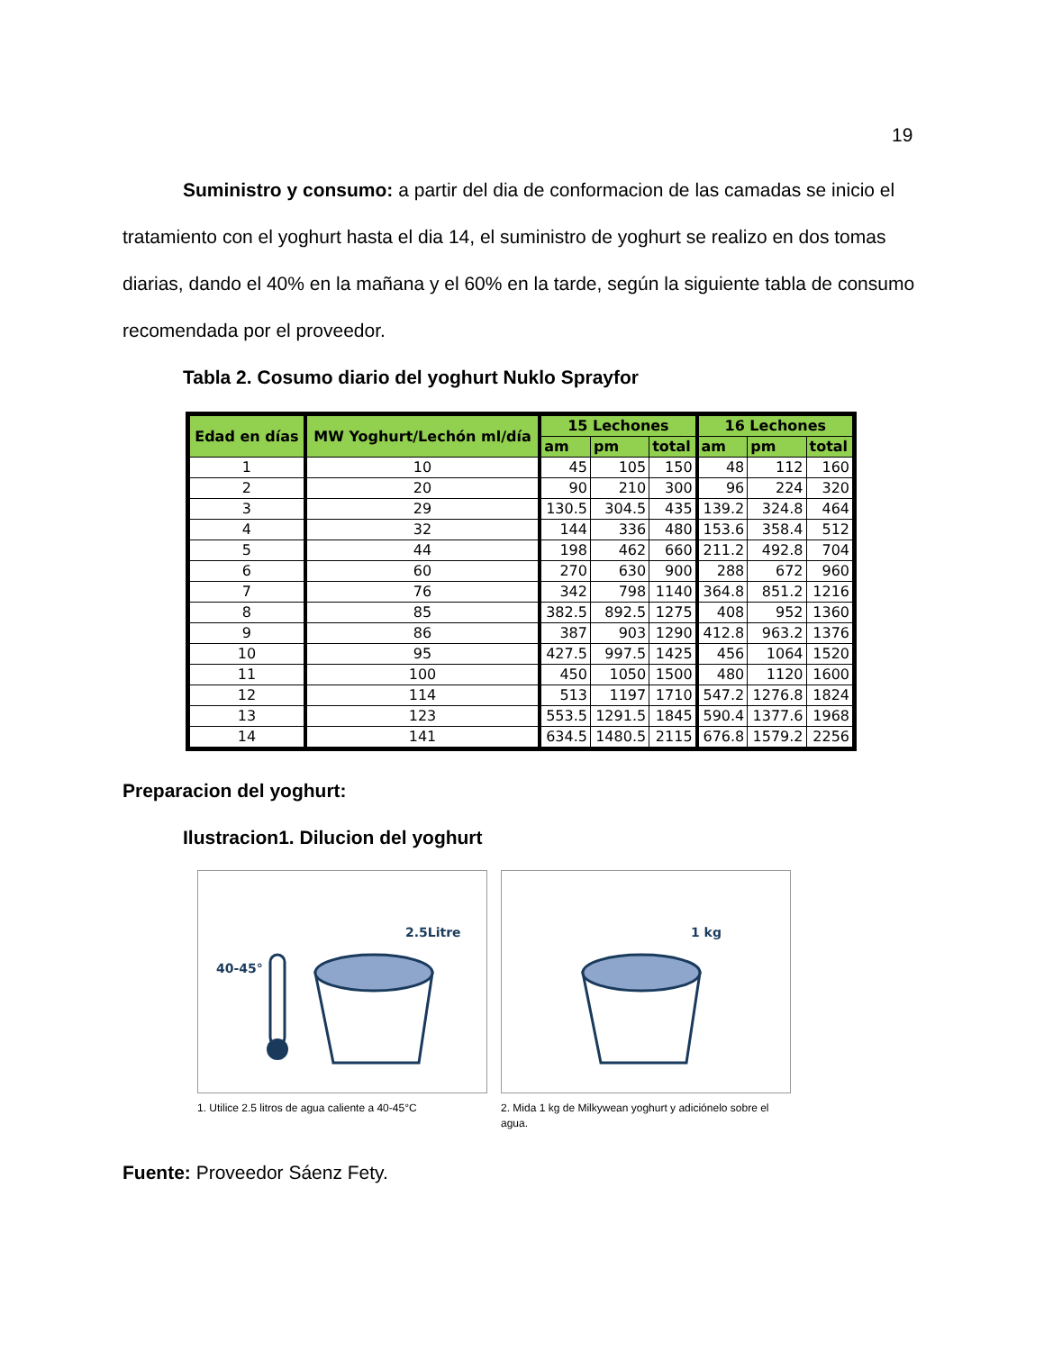19
Suministro y consumo: a partir del dia de conformacion de las camadas se inicio el tratamiento con el yoghurt hasta el dia 14, el suministro de yoghurt se realizo en dos tomas diarias, dando el 40% en la mañana y el 60% en la tarde, según la siguiente tabla de consumo recomendada por el proveedor.
Tabla 2. Cosumo diario del yoghurt Nuklo Sprayfor
| Edad en días | MW Yoghurt/Lechón ml/día | 15 Lechones | | | 16 Lechones | | |
| --- | --- | --- | --- | --- | --- | --- | --- |
| | | am | pm | total | am | pm | total |
| 1 | 10 | 45 | 105 | 150 | 48 | 112 | 160 |
| 2 | 20 | 90 | 210 | 300 | 96 | 224 | 320 |
| 3 | 29 | 130.5 | 304.5 | 435 | 139.2 | 324.8 | 464 |
| 4 | 32 | 144 | 336 | 480 | 153.6 | 358.4 | 512 |
| 5 | 44 | 198 | 462 | 660 | 211.2 | 492.8 | 704 |
| 6 | 60 | 270 | 630 | 900 | 288 | 672 | 960 |
| 7 | 76 | 342 | 798 | 1140 | 364.8 | 851.2 | 1216 |
| 8 | 85 | 382.5 | 892.5 | 1275 | 408 | 952 | 1360 |
| 9 | 86 | 387 | 903 | 1290 | 412.8 | 963.2 | 1376 |
| 10 | 95 | 427.5 | 997.5 | 1425 | 456 | 1064 | 1520 |
| 11 | 100 | 450 | 1050 | 1500 | 480 | 1120 | 1600 |
| 12 | 114 | 513 | 1197 | 1710 | 547.2 | 1276.8 | 1824 |
| 13 | 123 | 553.5 | 1291.5 | 1845 | 590.4 | 1377.6 | 1968 |
| 14 | 141 | 634.5 | 1480.5 | 2115 | 676.8 | 1579.2 | 2256 |
Preparacion del yoghurt:
Ilustracion1. Dilucion del yoghurt
40-45°
2.5Litre
1. Utilice 2.5 litros de agua caliente a 40-45°C
1 kg
2. Mida 1 kg de Milkywean yoghurt y adiciónelo sobre el agua.
Fuente: Proveedor Sáenz Fety.